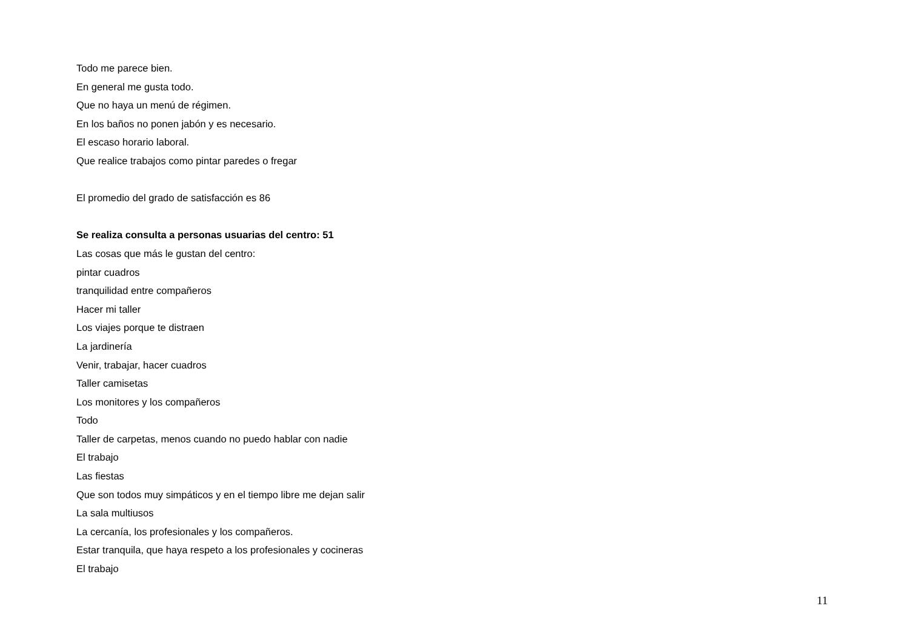Todo me parece bien.
En general me gusta todo.
Que no haya un menú de régimen.
En los baños no ponen jabón y es necesario.
El escaso horario laboral.
Que realice trabajos como pintar paredes o fregar
El promedio del grado de satisfacción es 86
Se realiza consulta a personas usuarias del centro: 51
Las cosas que más le gustan del centro:
pintar cuadros
tranquilidad entre compañeros
Hacer mi taller
Los viajes porque te distraen
La jardinería
Venir, trabajar, hacer cuadros
Taller camisetas
Los monitores y los compañeros
Todo
Taller de carpetas, menos cuando no puedo hablar con nadie
El trabajo
Las fiestas
Que son todos muy simpáticos y en el tiempo libre me dejan salir
La sala multiusos
La cercanía, los profesionales y los compañeros.
Estar tranquila, que haya respeto a los profesionales y cocineras
El trabajo
11